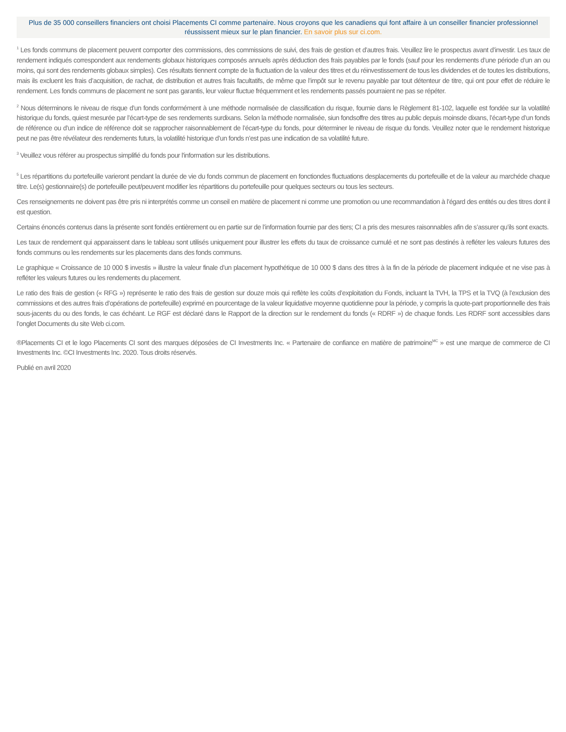Plus de 35 000 conseillers financiers ont choisi Placements CI comme partenaire. Nous croyons que les canadiens qui font affaire à un conseiller financier professionnel réussissent mieux sur le plan financier. En savoir plus sur ci.com.
<sup>1</sup> Les fonds communs de placement peuvent comporter des commissions, des commissions de suivi, des frais de gestion et d’autres frais. Veuillez lire le prospectus avant d’investir. Les taux de rendement indiqués correspondent aux rendements globaux historiques composés annuels après déduction des frais payables par le fonds (sauf pour les rendements d’une période d’un an ou moins, qui sont des rendements globaux simples). Ces résultats tiennent compte de la fluctuation de la valeur des titres et du réinvestissement de tous les dividendes et de toutes les distributions, mais ils excluent les frais d’acquisition, de rachat, de distribution et autres frais facultatifs, de même que l’impôt sur le revenu payable par tout détenteur de titre, qui ont pour effet de réduire le rendement. Les fonds communs de placement ne sont pas garantis, leur valeur fluctue fréquemment et les rendements passés pourraient ne pas se répéter.
<sup>2</sup> Nous déterminons le niveau de risque d’un fonds conformément à une méthode normalisée de classification du risque, fournie dans le Règlement 81-102, laquelle est fondée sur la volatilité historique du fonds, quiest mesurée par l’écart-type de ses rendements surdixans. Selon la méthode normalisée, siun fondsoffre des titres au public depuis moinsde dixans, l’écart-type d’un fonds de référence ou d’un indice de référence doit se rapprocher raisonnablement de l’écart-type du fonds, pour déterminer le niveau de risque du fonds. Veuillez noter que le rendement historique peut ne pas être révélateur des rendements futurs, la volatilité historique d’un fonds n’est pas une indication de sa volatilité future.
<sup>3</sup> Veuillez vous référer au prospectus simplifié du fonds pour l'information sur les distributions.
<sup>5</sup> Les répartitions du portefeuille varieront pendant la durée de vie du fonds commun de placement en fonctiondes fluctuations desplacements du portefeuille et de la valeur au marchéde chaque titre. Le(s) gestionnaire(s) de portefeuille peut/peuvent modifier les répartitions du portefeuille pour quelques secteurs ou tous les secteurs.
Ces renseignements ne doivent pas être pris ni interprétés comme un conseil en matière de placement ni comme une promotion ou une recommandation à l’égard des entités ou des titres dont il est question.
Certains énoncés contenus dans la présente sont fondés entièrement ou en partie sur de l’information fournie par des tiers; CI a pris des mesures raisonnables afin de s’assurer qu’ils sont exacts.
Les taux de rendement qui apparaissent dans le tableau sont utilisés uniquement pour illustrer les effets du taux de croissance cumulé et ne sont pas destinés à refléter les valeurs futures des fonds communs ou les rendements sur les placements dans des fonds communs.
Le graphique « Croissance de 10 000 $ investis » illustre la valeur finale d’un placement hypothétique de 10 000 $ dans des titres à la fin de la période de placement indiquée et ne vise pas à refléter les valeurs futures ou les rendements du placement.
Le ratio des frais de gestion (« RFG ») représente le ratio des frais de gestion sur douze mois qui reflète les coûts d’exploitation du Fonds, incluant la TVH, la TPS et la TVQ (à l’exclusion des commissions et des autres frais d’opérations de portefeuille) exprimé en pourcentage de la valeur liquidative moyenne quotidienne pour la période, y compris la quote-part proportionnelle des frais sous-jacents du ou des fonds, le cas échéant. Le RGF est déclaré dans le Rapport de la direction sur le rendement du fonds (« RDRF ») de chaque fonds. Les RDRF sont accessibles dans l’onglet Documents du site Web ci.com.
®Placements CI et le logo Placements CI sont des marques déposées de CI Investments Inc. « Partenaire de confiance en matière de patrimoine<sup>MC</sup> » est une marque de commerce de CI Investments Inc. ©CI Investments Inc. 2020. Tous droits réservés.
Publié en avril 2020